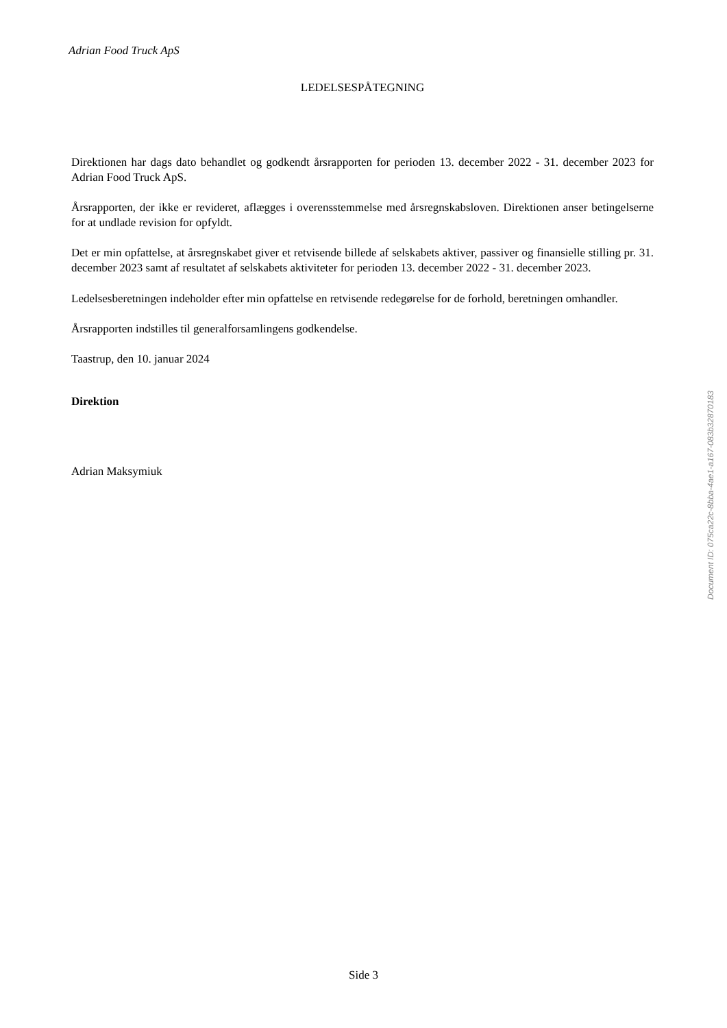Adrian Food Truck ApS
LEDELSESPÅTEGNING
Direktionen har dags dato behandlet og godkendt årsrapporten for perioden 13. december 2022 - 31. december 2023 for Adrian Food Truck ApS.
Årsrapporten, der ikke er revideret, aflægges i overensstemmelse med årsregnskabsloven. Direktionen anser betingelserne for at undlade revision for opfyldt.
Det er min opfattelse, at årsregnskabet giver et retvisende billede af selskabets aktiver, passiver og finansielle stilling pr. 31. december 2023 samt af resultatet af selskabets aktiviteter for perioden 13. december 2022 - 31. december 2023.
Ledelsesberetningen indeholder efter min opfattelse en retvisende redegørelse for de forhold, beretningen omhandler.
Årsrapporten indstilles til generalforsamlingens godkendelse.
Taastrup, den 10. januar 2024
Direktion
Adrian Maksymiuk
Document ID: 075ca22c-8bba-4ae1-a167-083b32870183
Side 3